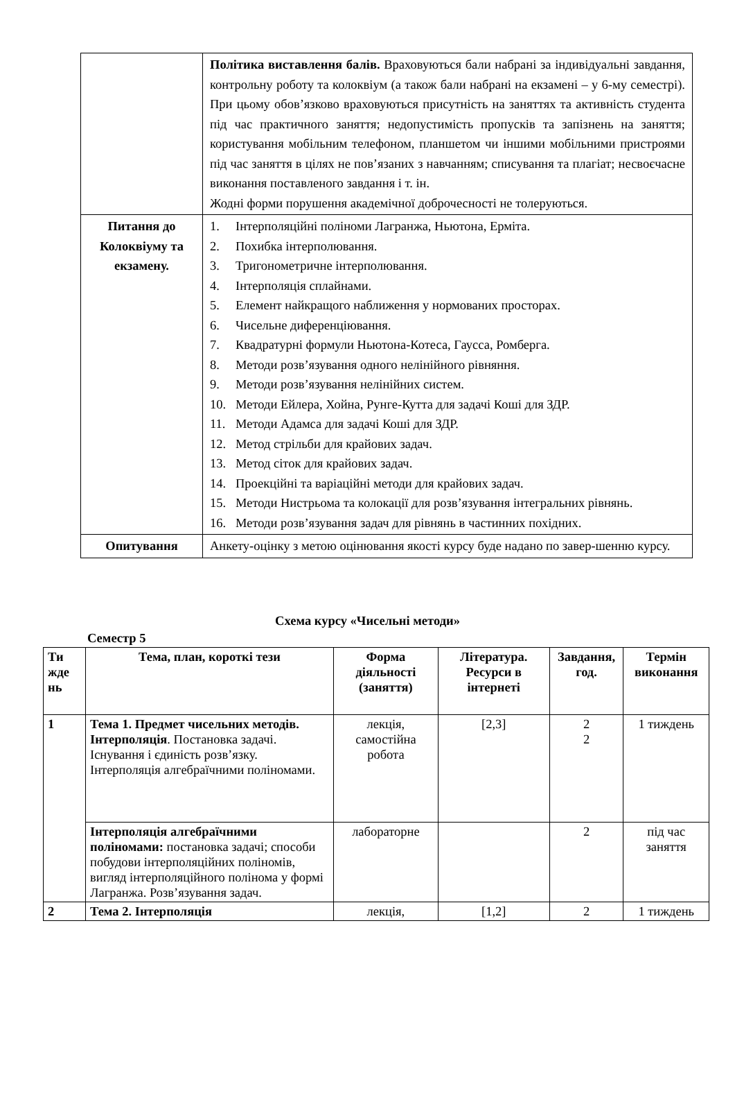| | Політика виставлення балів. Враховуються бали набрані за індивідуальні завдання, контрольну роботу та колоквіум (а також бали набрані на екзамені – у 6-му семестрі). При цьому обов’язково враховуються присутність на заняттях та активність студента під час практичного заняття; недопустимість пропусків та запізнень на заняття; користування мобільним телефоном, планшетом чи іншими мобільними пристроями під час заняття в цілях не пов’язаних з навчанням; списування та плагіат; несвоєчасне виконання поставленого завдання і т. ін. Жодні форми порушення академічної доброчесності не толеруються. |
| Питання до Колоквіуму та екзамену. | 1. Інтерполяційні поліноми Лагранжа, Ньютона, Ерміта. 2. Похибка інтерполювання. 3. Тригонометричне інтерполювання. 4. Інтерполяція сплайнами. 5. Елемент найкращого наближення у нормованих просторах. 6. Чисельне диференціювання. 7. Квадратурні формули Ньютона-Котеса, Гаусса, Ромберга. 8. Методи розв’язування одного нелінійного рівняння. 9. Методи розв’язування нелінійних систем. 10. Методи Ейлера, Хойна, Рунге-Кутта для задачі Коші для ЗДР. 11. Методи Адамса для задачі Коші для ЗДР. 12. Метод стрільби для крайових задач. 13. Метод сіток для крайових задач. 14. Проекційні та варіаційні методи для крайових задач. 15. Методи Нистрьома та колокації для розв’язування інтегральних рівнянь. 16. Методи розв’язування задач для рівнянь в частинних похідних. |
| Опитування | Анкету-оцінку з метою оцінювання якості курсу буде надано по завер-шенню курсу. |
Схема курсу «Чисельні методи»
Семестр 5
| Ти жде нь | Тема, план, короткі тези | Форма діяльності (заняття) | Література. Ресурси в інтернеті | Завдання, год. | Термін виконання |
| --- | --- | --- | --- | --- | --- |
| 1 | Тема 1. Предмет чисельних методів. Інтерполяція . Постановка задачі. Існування і єдиність розв’язку. Інтерполяція алгебраїчними поліномами. | лекція, самостійна робота | [2,3] | 2 2 | 1 тиждень |
| | Інтерполяція алгебраїчними поліномами: постановка задачі; способи побудови інтерполяційних поліномів, вигляд інтерполяційного полінома у формі Лагранжа. Розв’язування задач. | лабораторне | | 2 | під час заняття |
| 2 | Тема 2. Інтерполяція | лекція, | [1,2] | 2 | 1 тиждень |